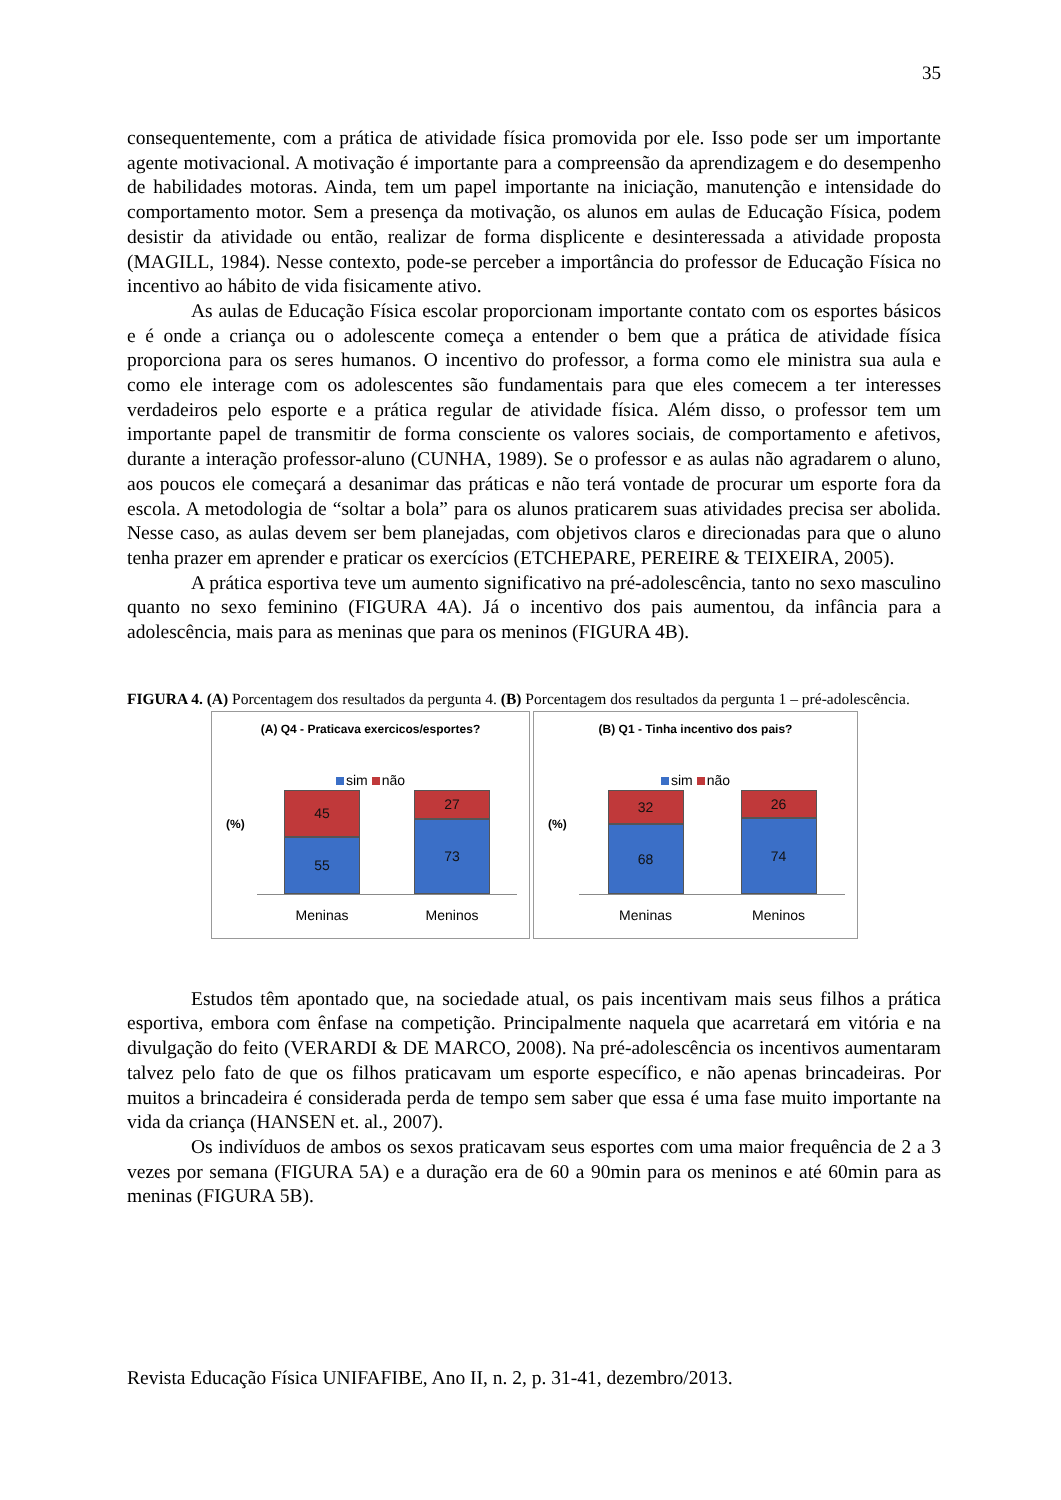35
consequentemente, com a prática de atividade física promovida por ele. Isso pode ser um importante agente motivacional. A motivação é importante para a compreensão da aprendizagem e do desempenho de habilidades motoras. Ainda, tem um papel importante na iniciação, manutenção e intensidade do comportamento motor. Sem a presença da motivação, os alunos em aulas de Educação Física, podem desistir da atividade ou então, realizar de forma displicente e desinteressada a atividade proposta (MAGILL, 1984). Nesse contexto, pode-se perceber a importância do professor de Educação Física no incentivo ao hábito de vida fisicamente ativo.
As aulas de Educação Física escolar proporcionam importante contato com os esportes básicos e é onde a criança ou o adolescente começa a entender o bem que a prática de atividade física proporciona para os seres humanos. O incentivo do professor, a forma como ele ministra sua aula e como ele interage com os adolescentes são fundamentais para que eles comecem a ter interesses verdadeiros pelo esporte e a prática regular de atividade física. Além disso, o professor tem um importante papel de transmitir de forma consciente os valores sociais, de comportamento e afetivos, durante a interação professor-aluno (CUNHA, 1989). Se o professor e as aulas não agradarem o aluno, aos poucos ele começará a desanimar das práticas e não terá vontade de procurar um esporte fora da escola. A metodologia de “soltar a bola” para os alunos praticarem suas atividades precisa ser abolida. Nesse caso, as aulas devem ser bem planejadas, com objetivos claros e direcionadas para que o aluno tenha prazer em aprender e praticar os exercícios (ETCHEPARE, PEREIRE & TEIXEIRA, 2005).
A prática esportiva teve um aumento significativo na pré-adolescência, tanto no sexo masculino quanto no sexo feminino (FIGURA 4A). Já o incentivo dos pais aumentou, da infância para a adolescência, mais para as meninas que para os meninos (FIGURA 4B).
FIGURA 4. (A) Porcentagem dos resultados da pergunta 4. (B) Porcentagem dos resultados da pergunta 1 – pré-adolescência.
(A) Q4 - Praticava exercicos/esportes?
sim não
(%)
45
55
27
73
Meninas Meninos
(B) Q1 - Tinha incentivo dos pais?
sim não
(%)
32
68
26
74
Meninas Meninos
Estudos têm apontado que, na sociedade atual, os pais incentivam mais seus filhos a prática esportiva, embora com ênfase na competição. Principalmente naquela que acarretará em vitória e na divulgação do feito (VERARDI & DE MARCO, 2008). Na pré-adolescência os incentivos aumentaram talvez pelo fato de que os filhos praticavam um esporte específico, e não apenas brincadeiras. Por muitos a brincadeira é considerada perda de tempo sem saber que essa é uma fase muito importante na vida da criança (HANSEN et. al., 2007).
Os indivíduos de ambos os sexos praticavam seus esportes com uma maior frequência de 2 a 3 vezes por semana (FIGURA 5A) e a duração era de 60 a 90min para os meninos e até 60min para as meninas (FIGURA 5B).
Revista Educação Física UNIFAFIBE, Ano II, n. 2, p. 31-41, dezembro/2013.